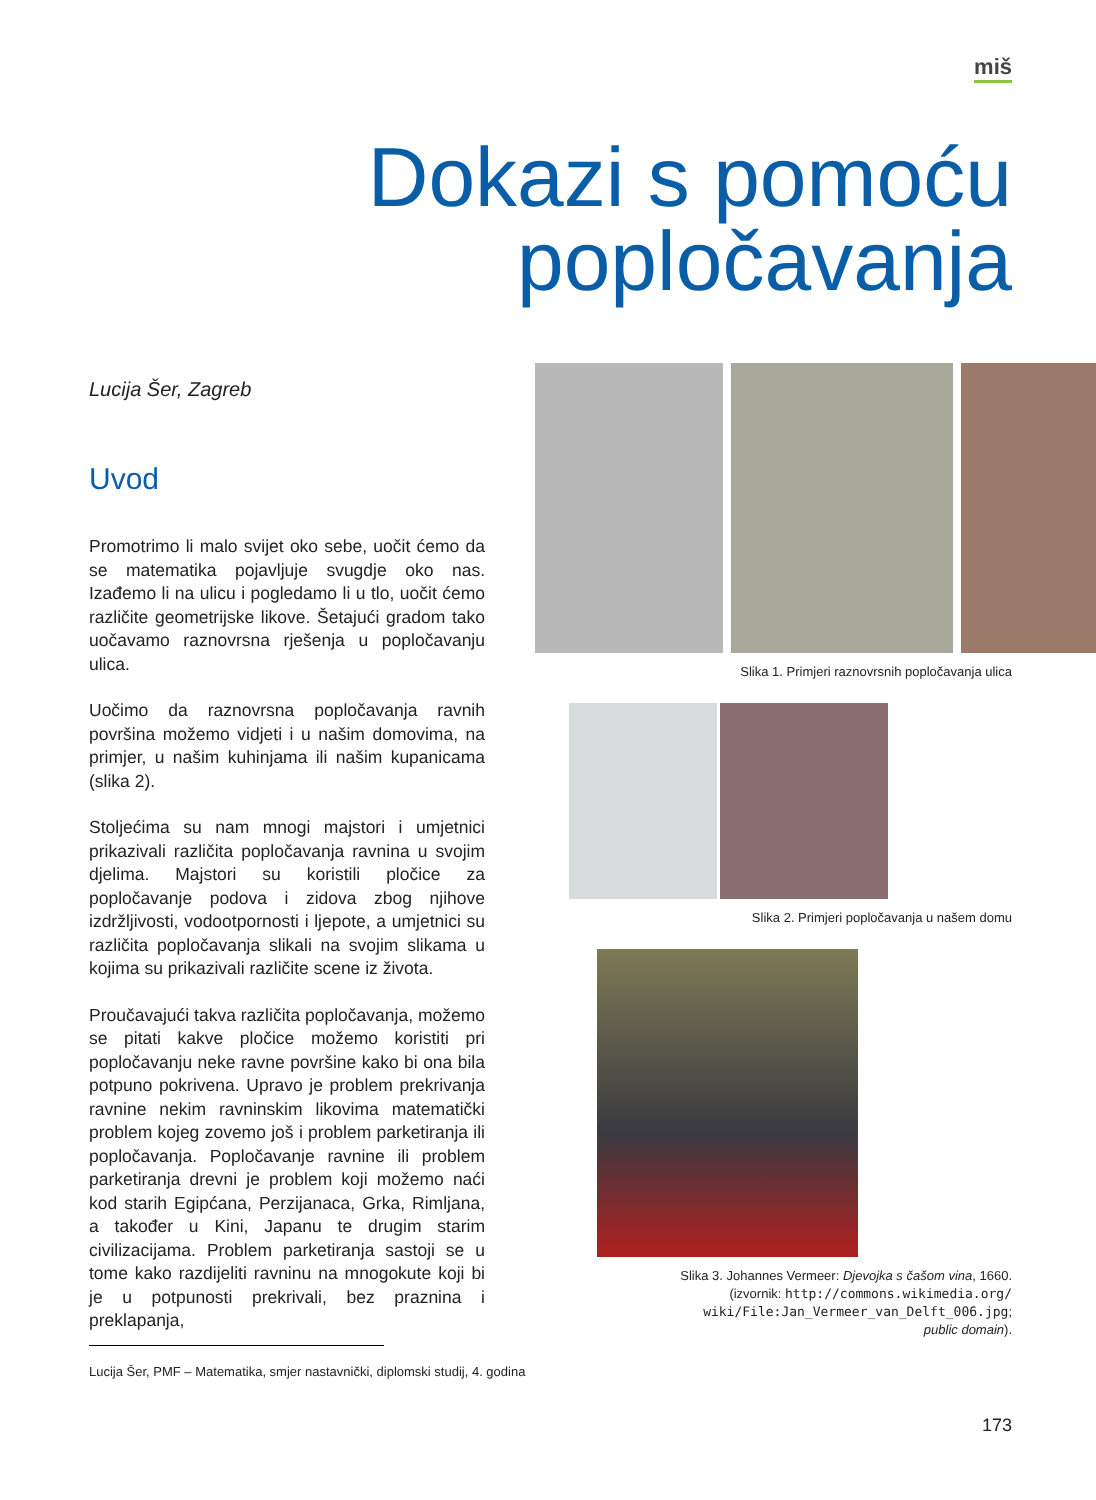miš
Dokazi s pomoću
popločavanja
Lucija Šer, Zagreb
Uvod
Promotrimo li malo svijet oko sebe, uočit ćemo da se matematika pojavljuje svugdje oko nas. Izađemo li na ulicu i pogledamo li u tlo, uočit ćemo različite geometrijske likove. Šetajući gradom tako uočavamo raznovrsna rješenja u popločavanju ulica.
Uočimo da raznovrsna popločavanja ravnih površina možemo vidjeti i u našim domovima, na primjer, u našim kuhinjama ili našim kupanicama (slika 2).
Stoljećima su nam mnogi majstori i umjetnici prikazivali različita popločavanja ravnina u svojim djelima. Majstori su koristili pločice za popločavanje podova i zidova zbog njihove izdržljivosti, vodootpornosti i ljepote, a umjetnici su različita popločavanja slikali na svojim slikama u kojima su prikazivali različite scene iz života.
Proučavajući takva različita popločavanja, možemo se pitati kakve pločice možemo koristiti pri popločavanju neke ravne površine kako bi ona bila potpuno pokrivena. Upravo je problem prekrivanja ravnine nekim ravninskim likovima matematički problem kojeg zovemo još i problem parketiranja ili popločavanja. Popločavanje ravnine ili problem parketiranja drevni je problem koji možemo naći kod starih Egipćana, Perzijanaca, Grka, Rimljana, a također u Kini, Japanu te drugim starim civilizacijama. Problem parketiranja sastoji se u tome kako razdijeliti ravninu na mnogokute koji bi je u potpunosti prekrivali, bez praznina i preklapanja,
Lucija Šer, PMF – Matematika, smjer nastavnički, diplomski studij, 4. godina
Slika 1. Primjeri raznovrsnih popločavanja ulica
Slika 2. Primjeri popločavanja u našem domu
Slika 3. Johannes Vermeer: Djevojka s čašom vina, 1660.
(izvornik: http://commons.wikimedia.org/
wiki/File:Jan_Vermeer_van_Delft_006.jpg;
public domain).
173